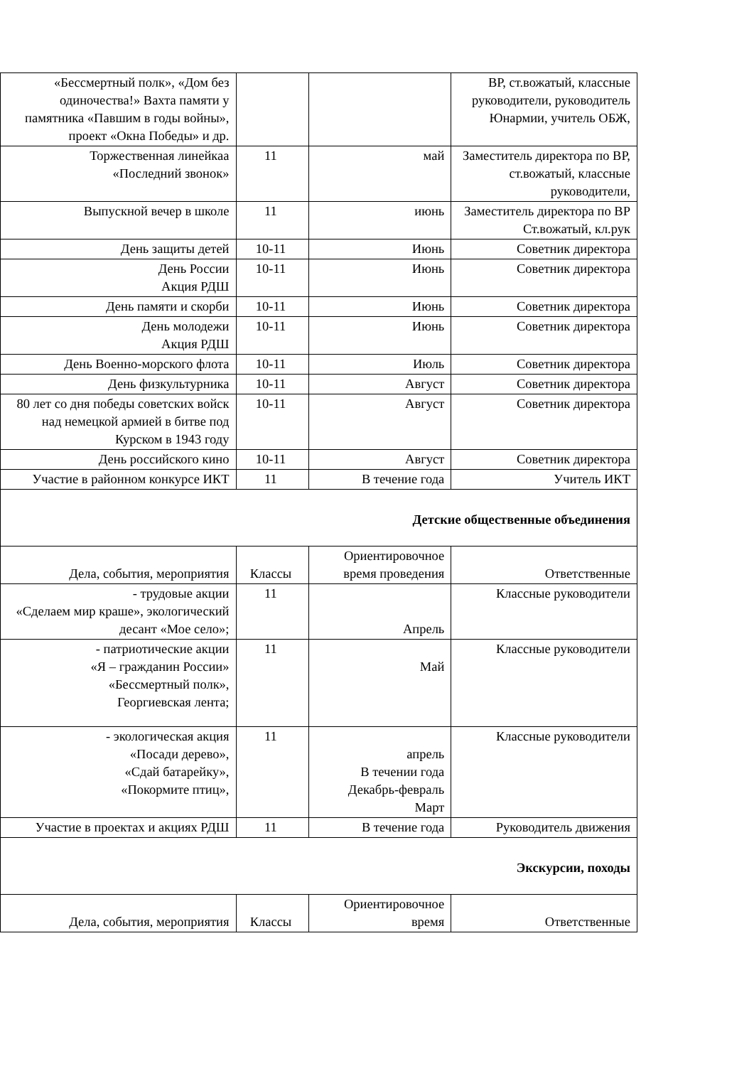| «Бессмертный полк», «Дом без одиночества!» Вахта памяти у памятника «Павшим в годы войны», проект «Окна Победы» и др. | | | ВР, ст.вожатый, классные руководители, руководитель Юнармии, учитель ОБЖ, |
| Торжественная линейкаа «Последний звонок» | 11 | май | Заместитель директора по ВР, ст.вожатый, классные руководители, |
| Выпускной вечер в школе | 11 | июнь | Заместитель директора по ВР Ст.вожатый, кл.рук |
| День защиты детей | 10-11 | Июнь | Советник директора |
| День России Акция РДШ | 10-11 | Июнь | Советник директора |
| День памяти и скорби | 10-11 | Июнь | Советник директора |
| День молодежи Акция РДШ | 10-11 | Июнь | Советник директора |
| День Военно-морского флота | 10-11 | Июль | Советник директора |
| День физкультурника | 10-11 | Август | Советник директора |
| 80 лет со дня победы советских войск над немецкой армией в битве под Курском в 1943 году | 10-11 | Август | Советник директора |
| День российского кино | 10-11 | Август | Советник директора |
| Участие в районном конкурсе ИКТ | 11 | В течение года | Учитель ИКТ |
| Детские общественные объединения | | | |
| Дела, события, мероприятия | Классы | Ориентировочное время проведения | Ответственные |
| - трудовые акции «Сделаем мир краше», экологический десант «Мое село»; | 11 | Апрель | Классные руководители |
| - патриотические акции «Я – гражданин России» «Бессмертный полк», Георгиевская лента; | 11 | Май | Классные руководители |
| - экологическая акция «Посади дерево», «Сдай батарейку», «Покормите птиц», | 11 | апрель В течении года Декабрь-февраль Март | Классные руководители |
| Участие в проектах и акциях РДШ | 11 | В течение года | Руководитель движения |
| Экскурсии, походы | | | |
| Дела, события, мероприятия | Классы | Ориентировочное время | Ответственные |